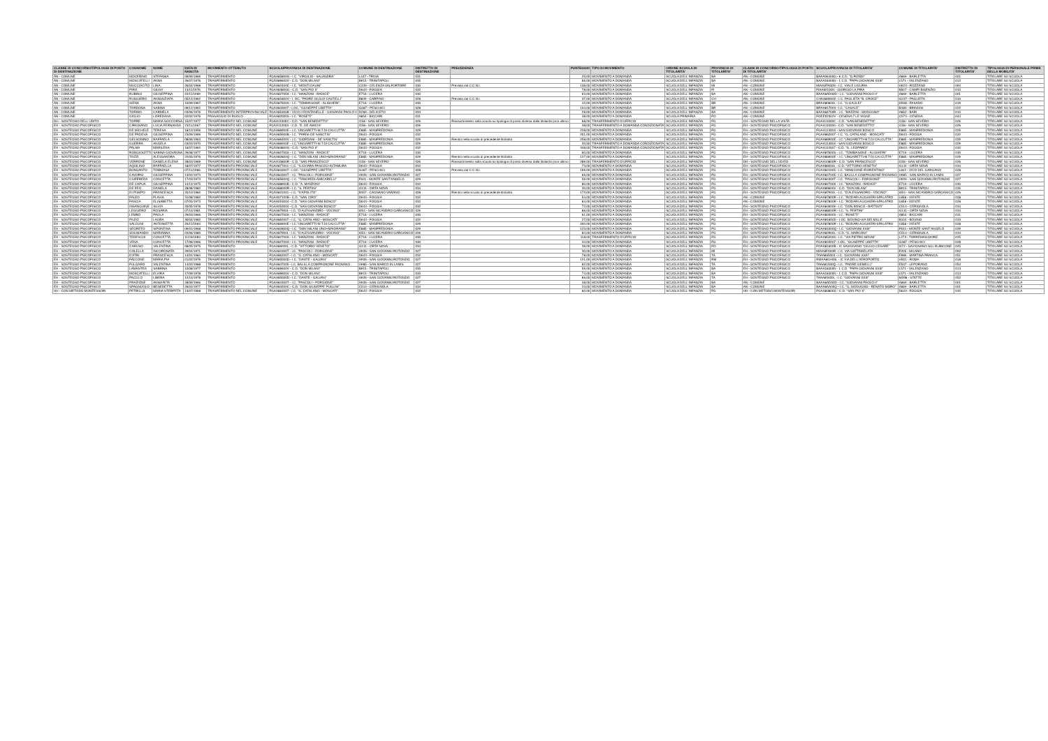| CLASSE DI CONCORSO/TIPOLOGIA DI POSTO DI DESTINAZIONE | COGNOME | NOME | DATA DI NASCITA | MOVIMENTO OTTENUTO | SCUOLA/PROVINCIA DI DESTINAZIONE | COMUNE DI DESTINAZIONE | DISTRETTO DI DESTINAZIONE | PRECEDENZA | PUNTEGGIO | TIPO DI MOVIMENTO | ORDINE SCUOLA DI TITOLARITA' | PROVINCIA DI TITOLARITA' | CLASSI DI CONCORSO/TIPOLOGIA DI POSTO DI TITOLARITA' | SCUOLA/PROVINCIA DI TITOLARITA' | COMUNE DI TITOLARITA' | DISTRETTO DI TITOLARITA' | TIPOLOGIA DI PERSONALE PRIMA DELLA MOBILITA' |
| --- | --- | --- | --- | --- | --- | --- | --- | --- | --- | --- | --- | --- | --- | --- | --- | --- | --- |
| AN - COMUNE | MOCERINO | STEFANIA | 09/09/1969 | TRASFERIMENTO | FGAA85800G - I.C. "VIRGILIO - SALANDRA" | L447 - TROIA | 031 | | 25,00 | MOVIMENTO A DOMANDA | SCUOLA DELL'INFANZIA | BA | AN - COMUNE | BAAA06400G - 6 C.D. "G.RONDI" | A669 - BARLETTA | 001 | TITOLARE SU SCUOLA |
| AN - COMUNE | MOSCATELLI | ANNA | 26/07/1976 | TRASFERIMENTO | FGAA89600V - C.D. "DON MILANI" | B915 - TRINITAPOLI | 035 | | 66,00 | MOVIMENTO A DOMANDA | SCUOLA DELL'INFANZIA | BA | AN - COMUNE | BAAA18400N - 1 C.D. "PAPA GIOVANNI XXIII" | L571 - VALENZANO | 012 | TITOLARE SU SCUOLA |
| AN - COMUNE | MUCCIACITO | LINA | 26/04/1968 | TRASFERIMENTO | FGAA82400C - I.C. "MONTI DAUNI" | C429 - CELENZA VALFORTORE | 030 | Prevista dal C.C.N.I. | 138,00 | MOVIMENTO A DOMANDA | SCUOLA DELL'INFANZIA | MI | AN - COMUNE | MIAA8TA00N - I.C. VIALE LIGURIA | H623 - ROZZANO | 094 | TITOLARE SU SCUOLA |
| AN - COMUNE | PIRO | GIUSY | 13/11/1976 | TRASFERIMENTO | FGAA83800G - C.D. "SAN PIO X" | D643 - FOGGIA | 032 | | 78,00 | MOVIMENTO A DOMANDA | SCUOLA DELL'INFANZIA | FI | AN - COMUNE | FIAA82100N - GIORGIO LA PIRA | B507 - CAMPI BISENZIO | 010 | TITOLARE SU SCUOLA |
| AN - COMUNE | RUBINO | GIUSEPPINA | 22/11/1969 | TRASFERIMENTO | FGAA82700X - I.C. "MANZONI - RADICE" | E716 - LUCERA | 030 | | 63,00 | MOVIMENTO A DOMANDA | SCUOLA DELL'INFANZIA | BA | AN - COMUNE | BAAA8AD00D - I.C. "GIOVANNI PAOLO II" | A669 - BARLETTA | 001 | TITOLARE SU SCUOLA |
| AN - COMUNE | RUGGIERO | ANNUNZIATA | 05/12/1962 | TRASFERIMENTO | FGAA81800V - I. OC. "PADRE GIULIO CASTELLI" | B829 - CARPINO | 028 | Prevista dal C.C.N.I. | 37,00 | MOVIMENTO A DOMANDA | SCUOLA DELL'INFANZIA | CH | AN - COMUNE | CHAA809002 - I.C. PAGLIETA "B. CROCE" | G237 - PAGLIETA | 010 | TITOLARE SU SCUOLA |
| AN - COMUNE | SIENA | ANNA | 10/09/1967 | TRASFERIMENTO | FGAA87600S - I.C. "TOMMASONE - ALIGHIERI" | E716 - LUCERA | 030 | | 42,00 | MOVIMENTO A DOMANDA | SCUOLA DELL'INFANZIA | BR | AN - COMUNE | BRAA80600L - I.C. "G.GALILEI" | D508 - FASANO | 019 | TITOLARE SU SCUOLA |
| AN - COMUNE | TORDONA | SABINA | 09/12/1962 | TRASFERIMENTO | FGAA833007 - I.OC. "GIUSEPPE LIBETTA" | G487 - PESCHICI | 028 | | 104,00 | MOVIMENTO A DOMANDA | SCUOLA DELL'INFANZIA | BR | AN - COMUNE | BRAA817003 - I.C. "CASALE" | B180 - BRINDISI | 022 | TITOLARE SU SCUOLA |
| AN - COMUNE | TORINO | CARMELA | 03/06/1976 | TRASFERIMENTO INTERPROVINCIALE | FGAA85300B - VICO II FONTANELLE - GIOVANNI PAOLO II | D269 - DELICETO | 033 | | 29,00 | MOVIMENTO A DOMANDA | SCUOLA DELL'INFANZIA | BA | AN - COMUNE | BAAA84700R - I.C. "MAZZINI - MODUGNO" | A662 - BARI | 010 | TITOLARE SU SCUOLA |
| AN - COMUNE | GIGLIO | LOREDANA | 02/02/1979 | PASSAGGIO DI RUOLO | FGAA82000S - I.C. "ROSETI" | A854 - BICCARI | 031 | | 48,00 | MOVIMENTO A DOMANDA | SCUOLA PRIMARIA | FO | AN - COMUNE | FOEE02302V - CESENA 7 LE VIGNE | C573 - CESENA | 044 | TITOLARE SU SCUOLA |
| DH - SOSTEGNO DELL'UDITO | TORRE | MARIA SOCCORSA | 15/07/1977 | TRASFERIMENTO NEL COMUNE | FGAA11000C - C.D. "SAN BENEDETTO" | I158 - SAN SEVERO | 026 | Riassorbimento sulla scuola su tipologia di posto diversa dalla titolarità (non ultimo | 68,00 | TRASFERIMENTO D'UFFICIO | SCUOLA DELL'INFANZIA | FG | CH - SOSTEGNO DELLA VISTA | FGAA11000C - C.D. "SAN BENEDETTO" | I158 - SAN SEVERO | 026 | TITOLARE SU SCUOLA |
| EH - SOSTEGNO PSICOFISICO | CIRIGNANO | LUCIA FERNANDA | 23/11/1967 | TRASFERIMENTO NEL COMUNE | FGAA11200X - C.D. "E. DE AMICIS" | I158 - SAN SEVERO | 026 | | 48,00 | TRASFERIMENTO A DOMANDA CONDIZIONATA | SCUOLA DELL'INFANZIA | FG | EH - SOSTEGNO PSICOFISICO | FGAA110000 - C.D. "SAN BENEDETTO" | I158 - SAN SEVERO | 026 | TITOLARE SU SCUOLA |
| EH - SOSTEGNO PSICOFISICO | DE MICHELE | TERESA | 18/10/1959 | TRASFERIMENTO NEL COMUNE | FGAA86900E - I.C."UNGARETTI-M.T.DI CALCUTTA" | E885 - MANFREDONIA | 029 | | 228,00 | MOVIMENTO A DOMANDA | SCUOLA DELL'INFANZIA | FG | EH - SOSTEGNO PSICOFISICO | FGAA11300X - SAN GIOVANNI BOSCO | E885 - MANFREDONIA | 029 | TITOLARE SU SCUOLA |
| EH - SOSTEGNO PSICOFISICO | DE PADOVA | GIUSEPPINA | 23/09/1969 | TRASFERIMENTO NEL COMUNE | FGAA85900B - I.C. "PARISI-DE SANCTIS" | D643 - FOGGIA | 032 | | 201,00 | MOVIMENTO A DOMANDA | SCUOLA DELL'INFANZIA | FG | EH - SOSTEGNO PSICOFISICO | FGAA862007 - I.C. "G. CATALANO - MOSCATI" | D643 - FOGGIA | 032 | TITOLARE SU SCUOLA |
| EH - SOSTEGNO PSICOFISICO | GELSOMINO | RAFFAELA | 08/06/1963 | TRASFERIMENTO NEL COMUNE | FGAA86400V - I.C. "GIORDANI - DE SANCTIS" | E885 - MANFREDONIA | 029 | Rientro nella scuola di precedente titolarità | 258,00 | MOVIMENTO A DOMANDA | SCUOLA DELL'INFANZIA | FG | EH - SOSTEGNO PSICOFISICO | FGAA86900E - I.C."UNGARETTI-M.T.DI CALCUTTA" | E885 - MANFREDONIA | 029 | TITOLARE SU SCUOLA |
| EH - SOSTEGNO PSICOFISICO | GUERRA | ANGELA | 03/03/1970 | TRASFERIMENTO NEL COMUNE | FGAA86900E - I.C."UNGARETTI-M.T.DI CALCUTTA" | E885 - MANFREDONIA | 029 | | 20,50 | TRASFERIMENTO A DOMANDA CONDIZIONATA | SCUOLA DELL'INFANZIA | FG | EH - SOSTEGNO PSICOFISICO | FGAA11300X - SAN GIOVANNI BOSCO | E885 - MANFREDONIA | 029 | TITOLARE SU SCUOLA |
| EH - SOSTEGNO PSICOFISICO | PALMA | MARILENA | 16/07/1962 | TRASFERIMENTO NEL COMUNE | FGAA83800G - C.D. "SAN PIO X" | D643 - FOGGIA | 032 | | 348,00 | TRASFERIMENTO A DOMANDA CONDIZIONATA | SCUOLA DELL'INFANZIA | FG | EH - SOSTEGNO PSICOFISICO | FGAA112007 - C.D. "G. LEOPARDI" | D643 - FOGGIA | 032 | TITOLARE SU SCUOLA |
| EH - SOSTEGNO PSICOFISICO | RONGIOLETTI | SABINA GIOVANNA | 29/08/1977 | TRASFERIMENTO NEL COMUNE | FGAA82700X - I.C. "MANZONI - RADICE" | E716 - LUCERA | 030 | | 60,00 | MOVIMENTO A DOMANDA | SCUOLA DELL'INFANZIA | FG | EH - SOSTEGNO PSICOFISICO | FGAA87600S - I.C. "TOMMASONE - ALIGHIERI" | E716 - LUCERA | 030 | TITOLARE SU SCUOLA |
| EH - SOSTEGNO PSICOFISICO | TOZZI | ALESSANDRA | 22/05/1976 | TRASFERIMENTO NEL COMUNE | FGAA82800Q - I.C. "DON MILANI UNO+MAIORANO" | E885 - MANFREDONIA | 029 | Rientro nella scuola di precedente titolarità | 127,00 | MOVIMENTO A DOMANDA | SCUOLA DELL'INFANZIA | FG | EH - SOSTEGNO PSICOFISICO | FGAA86900E - I.C."UNGARETTI-M.T.DI CALCUTTA" | E885 - MANFREDONIA | 029 | TITOLARE SU SCUOLA |
| EH - SOSTEGNO PSICOFISICO | VERRONE | DANIELA ELENA | 28/03/1969 | TRASFERIMENTO NEL COMUNE | FGAA10800R - C.D. "SAN FRANCESCO" | I158 - SAN SEVERO | 026 | Riassorbimento sulla scuola su tipologia di posto diversa dalla titolarità (non ultimo | 289,00 | TRASFERIMENTO D'UFFICIO | SCUOLA DELL'INFANZIA | FG | DH - SOSTEGNO DELL'UDITO | FGAA10800R - C.D. "SAN FRANCESCO" | I158 - SAN SEVERO | 026 | TITOLARE SU SCUOLA |
| EH - SOSTEGNO PSICOFISICO | AQUILINO | RAFFAELLA | 18/07/1977 | TRASFERIMENTO PROVINCIALE | FGAA877001 - I.C. "S.CHIARA-PASCOLI-ALTAMURA | D643 - FOGGIA | 032 | | 73,00 | MOVIMENTO A DOMANDA | SCUOLA DELL'INFANZIA | FG | EH - SOSTEGNO PSICOFISICO | FGAA86000L - C.D. "VITTORIO VENETO" | G131 - ORTA NOVA | 034 | TITOLARE SU SCUOLA |
| EH - SOSTEGNO PSICOFISICO | BONSANTO | TOMMASA | 07/11/1966 | TRASFERIMENTO PROVINCIALE | FGAA833007 - I.OC. "GIUSEPPE LIBETTA" | G487 - PESCHICI | 028 | Prevista dal C.C.N.I. | 169,00 | MOVIMENTO A DOMANDA | SCUOLA DELL'INFANZIA | FG | EH - SOSTEGNO PSICOFISICO | FGAA841005 - I.C. "MANICONE-FIORENTINO" | L842 - VICO DEL GARGANO | 028 | TITOLARE SU SCUOLA |
| EH - SOSTEGNO PSICOFISICO | CAVORSI | GIUSEPPINA | 13/02/1973 | TRASFERIMENTO PROVINCIALE | FGAA84300T - I.C. "PASCOLI - FORGIONE" | H926 - SAN GIOVANNI ROTONDO | 027 | | 66,00 | MOVIMENTO A DOMANDA | SCUOLA DELL'INFANZIA | FG | EH - SOSTEGNO PSICOFISICO | FGAA847005 - I.C. BALILLA COMPAGNONE RIGNANO | H985 - SAN MARCO IN LAMIS | 027 | TITOLARE SU SCUOLA |
| EH - SOSTEGNO PSICOFISICO | CIUFFREDA | CONCETTA | 17/03/1973 | TRASFERIMENTO PROVINCIALE | FGAA85600Q - I.C. "TANCREDI-AMICARELLI" | F631 - MONTE SANT'ANGELO | 029 | | 59,00 | MOVIMENTO A DOMANDA | SCUOLA DELL'INFANZIA | FG | EH - SOSTEGNO PSICOFISICO | FGAA84300T - I.C. "PASCOLI - FORGIONE" | H926 - SAN GIOVANNI ROTONDO | 027 | TITOLARE SU SCUOLA |
| EH - SOSTEGNO PSICOFISICO | DE CAPUA | GIUSEPPINA | 14/12/1975 | TRASFERIMENTO PROVINCIALE | FGAA88900B - C.D. "A. MANZONI" | D643 - FOGGIA | 032 | | 80,00 | MOVIMENTO A DOMANDA | SCUOLA DELL'INFANZIA | FG | EH - SOSTEGNO PSICOFISICO | FGAA82700X - I.C. "MANZONI - RADICE" | E716 - LUCERA | 030 | TITOLARE SU SCUOLA |
| EH - SOSTEGNO PSICOFISICO | DE FEO | DANIELA | 28/08/1982 | TRASFERIMENTO PROVINCIALE | FGAA88000R - I.C. "S. PERTINI" | G131 - ORTA NOVA | 034 | | 30,00 | MOVIMENTO A DOMANDA | SCUOLA DELL'INFANZIA | FG | EH - SOSTEGNO PSICOFISICO | FGAA89600V - C.D. "DON MILANI" | B915 - TRINITAPOLI | 035 | TITOLARE SU SCUOLA |
| EH - SOSTEGNO PSICOFISICO | DI PUMPO | FRANCESCA | 20/10/1982 | TRASFERIMENTO PROVINCIALE | FGAA821001 - I.C. "D'APOLITO" | B357 - CAGNANO VARANO | 028 | Rientro nella scuola di precedente titolarità | 172,00 | MOVIMENTO A DOMANDA | SCUOLA DELL'INFANZIA | FG | EH - SOSTEGNO PSICOFISICO | FGAA87900L - I.C. "D'ALESSANDRO - VOCINO" | I054 - SAN NICANDRO GARGANICO | 026 | TITOLARE SU SCUOLA |
| EH - SOSTEGNO PSICOFISICO | FALEO | FLAVIA | 31/08/1982 | TRASFERIMENTO PROVINCIALE | FGAA07100B - C.D. "SAN CIRO" | D643 - FOGGIA | 032 | | 54,00 | MOVIMENTO A DOMANDA | SCUOLA DELL'INFANZIA | FG | AN - COMUNE | FGAA87800R - I.C. "RODARI-ALIGHIERI-SPALATRO | L858 - VIESTE | 028 | TITOLARE SU SCUOLA |
| EH - SOSTEGNO PSICOFISICO | FASCIA | ELISABETTA | 07/05/1973 | TRASFERIMENTO PROVINCIALE | FGAA053004 - C.D. "SAN GIOVANNI BOSCO" | D643 - FOGGIA | 032 | | 84,00 | MOVIMENTO A DOMANDA | SCUOLA DELL'INFANZIA | FG | AN - COMUNE | FGAA87800R - I.C. "RODARI-ALIGHIERI-SPALATRO | L858 - VIESTE | 028 | TITOLARE SU SCUOLA |
| EH - SOSTEGNO PSICOFISICO | INSANGUINE | SILVIA | 20/05/1978 | TRASFERIMENTO PROVINCIALE | FGAA053004 - C.D. "SAN GIOVANNI BOSCO" | D643 - FOGGIA | 032 | | 72,00 | MOVIMENTO A DOMANDA | SCUOLA DELL'INFANZIA | FG | EH - SOSTEGNO PSICOFISICO | FGAA846009 - I.C. "DON BOSCO - BATTISTI" | C514 - CERIGNOLA | 034 | TITOLARE SU SCUOLA |
| EH - SOSTEGNO PSICOFISICO | LEGGIERO | ROSARIA | 07/10/1981 | TRASFERIMENTO PROVINCIALE | FGAA87900L - I.C. "D'ALESSANDRO - VOCINO" | I054 - SAN NICANDRO GARGANICO | 026 | | 86,00 | MOVIMENTO A DOMANDA | SCUOLA DELL'INFANZIA | FG | EH - SOSTEGNO PSICOFISICO | FGAA88000R - I.C. "S. PERTINI" | G131 - ORTA NOVA | 034 | TITOLARE SU SCUOLA |
| EH - SOSTEGNO PSICOFISICO | LEMBO | PAOLA | 29/03/1966 | TRASFERIMENTO PROVINCIALE | FGAA82700X - I.C. "MANZONI - RADICE" | E716 - LUCERA | 030 | | 61,00 | MOVIMENTO A DOMANDA | SCUOLA DELL'INFANZIA | FG | EH - SOSTEGNO PSICOFISICO | FGAA82000S - I.C. "ROSETI" | A854 - BICCARI | 031 | TITOLARE SU SCUOLA |
| EH - SOSTEGNO PSICOFISICO | PILEO | LAURA | 30/04/1982 | TRASFERIMENTO PROVINCIALE | FGAA862007 - I.C. "G. CATALANO - MOSCATI" | D643 - FOGGIA | 032 | | 27,00 | MOVIMENTO A DOMANDA | SCUOLA DELL'INFANZIA | FG | EH - SOSTEGNO PSICOFISICO | FGAA81600D - I.OC. BOVINO-VIA DEI MILLE | B104 - BOVINO | 033 | TITOLARE SU SCUOLA |
| EH - SOSTEGNO PSICOFISICO | SALCUNI | ANTONIETTA | 20/11/1963 | TRASFERIMENTO PROVINCIALE | FGAA86900E - I.C."UNGARETTI-M.T.DI CALCUTTA" | E885 - MANFREDONIA | 029 | | 400,00 | MOVIMENTO A DOMANDA | SCUOLA DELL'INFANZIA | FG | EH - SOSTEGNO PSICOFISICO | FGAA87800R - I.C. "RODARI-ALIGHIERI-SPALATRO | L858 - VIESTE | 028 | TITOLARE SU SCUOLA |
| EH - SOSTEGNO PSICOFISICO | SEGRETO | SIPONTINA | 09/01/1968 | TRASFERIMENTO PROVINCIALE | FGAA82800Q - I.C. "DON MILANI UNO+MAIORANO" | E885 - MANFREDONIA | 029 | | 123,00 | MOVIMENTO A DOMANDA | SCUOLA DELL'INFANZIA | FG | EH - SOSTEGNO PSICOFISICO | FGAA81000Q - I.C. "GIOVANNI XXIII" | F631 - MONTE SANT'ANGELO | 029 | TITOLARE SU SCUOLA |
| EH - SOSTEGNO PSICOFISICO | SOLIMANDO | MARIANNA | 02/06/1980 | TRASFERIMENTO PROVINCIALE | FGAA87900L - I.C. "D'ALESSANDRO - VOCINO" | I054 - SAN NICANDRO GARGANICO | 026 | | 84,00 | MOVIMENTO A DOMANDA | SCUOLA DELL'INFANZIA | FG | EH - SOSTEGNO PSICOFISICO | FGAA82900L - C.D. "G. MARCONI" | C514 - CERIGNOLA | 034 | TITOLARE SU SCUOLA |
| EH - SOSTEGNO PSICOFISICO | TEDESCHI | CONCETTA | 11/03/1983 | TRASFERIMENTO PROVINCIALE | FGAA82700X - I.C. "MANZONI - RADICE" | E716 - LUCERA | 030 | | 118,00 | TRASFERIMENTO D'UFFICIO | SCUOLA DELL'INFANZIA | FG | EH - SOSTEGNO PSICOFISICO | FGAA852000 - I.C. "VIA PIETRO NENNI" | L273 - TORREMAGGIORE | 025 | TITOLARE SU SCUOLA |
| EH - SOSTEGNO PSICOFISICO | VENA | CONCETTA | 17/06/1966 | TRASFERIMENTO PROVINCIALE | FGAA82700X - I.C. "MANZONI - RADICE" | E716 - LUCERA | 030 | | 34,00 | MOVIMENTO A DOMANDA | SCUOLA DELL'INFANZIA | FG | EH - SOSTEGNO PSICOFISICO | FGAA833007 - I.OC. "GIUSEPPE LIBETTA" | G487 - PESCHICI | 028 | TITOLARE SU SCUOLA |
| EH - SOSTEGNO PSICOFISICO | CARUSO | VALENTINA | 08/05/1975 | TRASFERIMENTO | FGAA86000L - C.D. "VITTORIO VENETO" | G131 - ORTA NOVA | 034 | | 39,00 | MOVIMENTO A DOMANDA | SCUOLA DELL'INFANZIA | FO | EH - SOSTEGNO PSICOFISICO | FOAA81600B - IC SAVIGNANO "GIULIO CESARE" | I472 - SAVIGNANO SUL RUBICONE | 045 | TITOLARE SU SCUOLA |
| EH - SOSTEGNO PSICOFISICO | COLELLA | INCORONATA | 29/04/1971 | TRASFERIMENTO | FGAA84300T - I.C. "PASCOLI - FORGIONE" | H926 - SAN GIOVANNI ROTONDO | 027 | | 30,00 | MOVIMENTO A DOMANDA | SCUOLA DELL'INFANZIA | MI | EH - SOSTEGNO PSICOFISICO | MIAA8FX00R - I.C. VIA GATTAMELATA | F205 - MILANO | 092 | TITOLARE SU SCUOLA |
| EH - SOSTEGNO PSICOFISICO | D'ATRI | FRANCESCA | 14/01/1984 | TRASFERIMENTO | FGAA862007 - I.C. "G. CATALANO - MOSCATI" | D643 - FOGGIA | 032 | | 78,00 | MOVIMENTO A DOMANDA | SCUOLA DELL'INFANZIA | TA | EH - SOSTEGNO PSICOFISICO | TAAA865003 - I.C. "GIOVANNI XXIII" | E986 - MARTINA FRANCA | 051 | TITOLARE SU SCUOLA |
| EH - SOSTEGNO PSICOFISICO | FALCONE | MARIA PIA | 01/02/1979 | TRASFERIMENTO | FGAA85000D - I.C. "DANTE - GALIANI" | H926 - SAN GIOVANNI ROTONDO | 027 | | 121,00 | MOVIMENTO A DOMANDA | SCUOLA DELL'INFANZIA | RM | EH - SOSTEGNO PSICOFISICO | RMAA8GH00L - IC VIA DELL'AEROPORTO | H501 - ROMA | 018 | TITOLARE SU SCUOLA |
| EH - SOSTEGNO PSICOFISICO | FULGARO | VALENTINA | 14/02/1988 | TRASFERIMENTO | FGAA847005 - I.C. BALILLA COMPAGNONE RIGNANO | H985 - SAN MARCO IN LAMIS | 027 | | 82,00 | MOVIMENTO A DOMANDA | SCUOLA DELL'INFANZIA | TA | EH - SOSTEGNO PSICOFISICO | TAAA81500Q - I.C. "PADRE GEMELLI" | E537 - LEPORANO | 054 | TITOLARE SU SCUOLA |
| EH - SOSTEGNO PSICOFISICO | LAMANTEA | SABRINA | 10/08/1977 | TRASFERIMENTO | FGAA89600V - C.D. "DON MILANI" | B915 - TRINITAPOLI | 035 | | 59,00 | MOVIMENTO A DOMANDA | SCUOLA DELL'INFANZIA | BA | EH - SOSTEGNO PSICOFISICO | BAAA18400N - 1 C.D. "PAPA GIOVANNI XXIII" | L571 - VALENZANO | 013 | TITOLARE SU SCUOLA |
| EH - SOSTEGNO PSICOFISICO | MOSCATELLI | ELVIRA | 17/09/1978 | TRASFERIMENTO | FGAA89600V - C.D. "DON MILANI" | B915 - TRINITAPOLI | 035 | | 74,00 | MOVIMENTO A DOMANDA | SCUOLA DELL'INFANZIA | BA | EH - SOSTEGNO PSICOFISICO | BAAA18400N - 1 C.D. "PAPA GIOVANNI XXIII" | L571 - VALENZANO | 013 | TITOLARE SU SCUOLA |
| EH - SOSTEGNO PSICOFISICO | PACILLO | LIBERA | 12/10/1978 | TRASFERIMENTO | FGAA85000D - I.C. "DANTE - GALIANI" | H926 - SAN GIOVANNI ROTONDO | 027 | | 66,00 | MOVIMENTO A DOMANDA | SCUOLA DELL'INFANZIA | TA | EH - SOSTEGNO PSICOFISICO | TAAA85400L - I.C. "GIOVANNI XXIII" | M298 - STATTE | 052 | TITOLARE SU SCUOLA |
| EH - SOSTEGNO PSICOFISICO | PRAZIONE | ANNA RITA | 28/09/1966 | TRASFERIMENTO | FGAA84300T - I.C. "PASCOLI - FORGIONE" | H926 - SAN GIOVANNI ROTONDO | 027 | | 48,00 | MOVIMENTO A DOMANDA | SCUOLA DELL'INFANZIA | BA | AN - COMUNE | BAAA8AD00D - I.C. "GIOVANNI PAOLO II" | A669 - BARLETTA | 001 | TITOLARE SU SCUOLA |
| EH - SOSTEGNO PSICOFISICO | SPAGNUOLO | BENEDETTA | 26/02/1977 | TRASFERIMENTO | FGAA83200C - C.D. "DON GIUSEPPE PUGLISI" | C514 - CERIGNOLA | 034 | | 23,00 | MOVIMENTO A DOMANDA | SCUOLA DELL'INFANZIA | BA | AN - COMUNE | BAAA8AA00Q - I.C. "G. MODUGNO - RENATO MORO" | A669 - BARLETTA | 001 | TITOLARE SU SCUOLA |
| HH - CON METODO MONTESSORI | PETRILLO | MARIA STERPETA | 13/07/1968 | TRASFERIMENTO NEL COMUNE | FGAA862007 - I.C. "G. CATALANO - MOSCATI" | D643 - FOGGIA | 032 | | 60,00 | MOVIMENTO A DOMANDA | SCUOLA DELL'INFANZIA | FG | HH - CON METODO MONTESSORI | FGAA83800G - C.D. "SAN PIO X" | D643 - FOGGIA | 032 | TITOLARE SU SCUOLA |